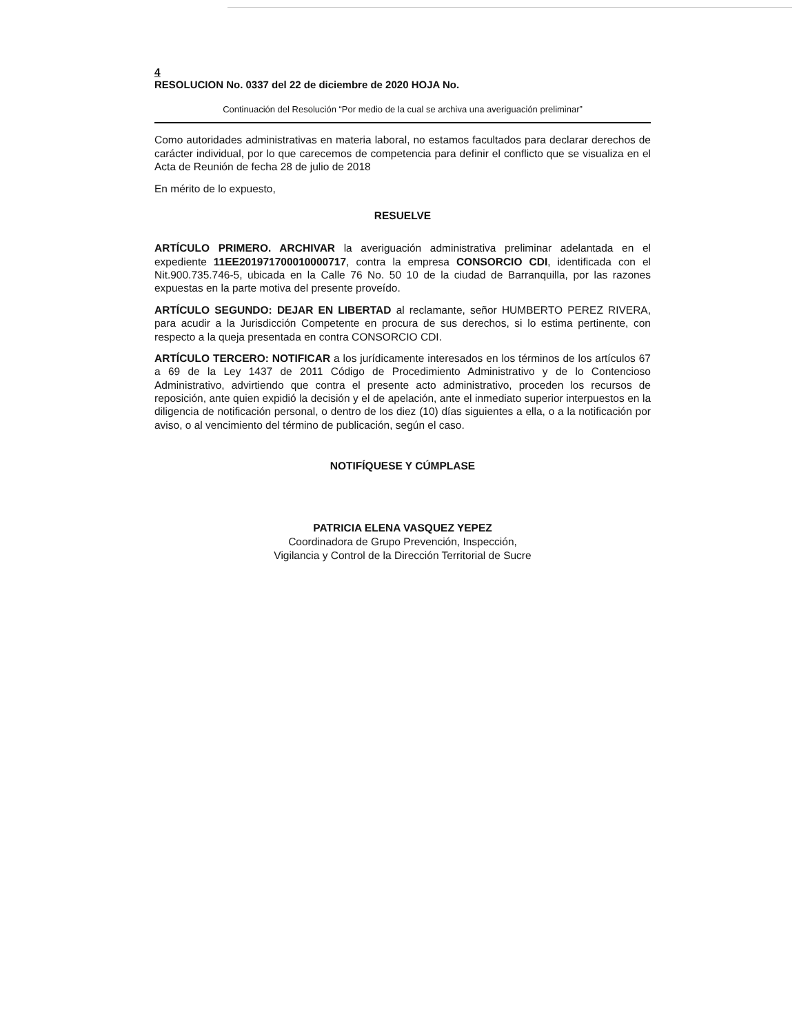4
RESOLUCION No. 0337 del 22 de diciembre de 2020 HOJA No.
Continuación del Resolución “Por medio de la cual se archiva una averiguación preliminar”
Como autoridades administrativas en materia laboral, no estamos facultados para declarar derechos de carácter individual, por lo que carecemos de competencia para definir el conflicto que se visualiza en el Acta de Reunión de fecha 28 de julio de 2018
En mérito de lo expuesto,
RESUELVE
ARTÍCULO PRIMERO. ARCHIVAR la averiguación administrativa preliminar adelantada en el expediente 11EE201971700010000717, contra la empresa CONSORCIO CDI, identificada con el Nit.900.735.746-5, ubicada en la Calle 76 No. 50 10 de la ciudad de Barranquilla, por las razones expuestas en la parte motiva del presente proveído.
ARTÍCULO SEGUNDO: DEJAR EN LIBERTAD al reclamante, señor HUMBERTO PEREZ RIVERA, para acudir a la Jurisdicción Competente en procura de sus derechos, si lo estima pertinente, con respecto a la queja presentada en contra CONSORCIO CDI.
ARTÍCULO TERCERO: NOTIFICAR a los jurídicamente interesados en los términos de los artículos 67 a 69 de la Ley 1437 de 2011 Código de Procedimiento Administrativo y de lo Contencioso Administrativo, advirtiendo que contra el presente acto administrativo, proceden los recursos de reposición, ante quien expidió la decisión y el de apelación, ante el inmediato superior interpuestos en la diligencia de notificación personal, o dentro de los diez (10) días siguientes a ella, o a la notificación por aviso, o al vencimiento del término de publicación, según el caso.
NOTIFÍQUESE Y CÚMPLASE
PATRICIA ELENA VASQUEZ YEPEZ
Coordinadora de Grupo Prevención, Inspección,
Vigilancia y Control de la Dirección Territorial de Sucre